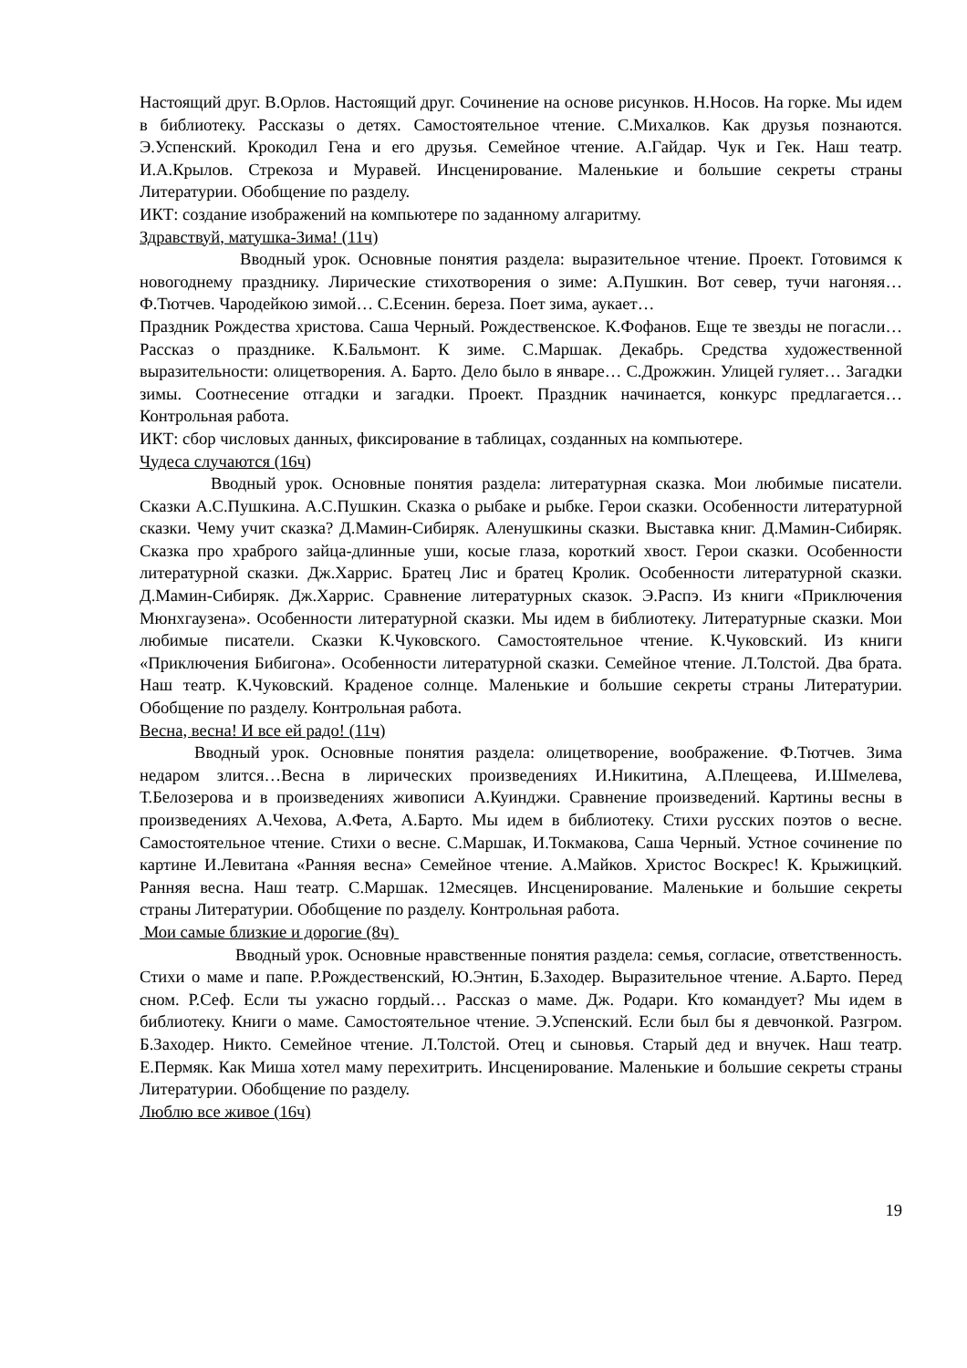Настоящий друг. В.Орлов. Настоящий друг. Сочинение на основе рисунков. Н.Носов. На горке. Мы идем в библиотеку. Рассказы о детях. Самостоятельное чтение. С.Михалков. Как друзья познаются. Э.Успенский. Крокодил Гена и его друзья. Семейное чтение. А.Гайдар. Чук и Гек. Наш театр. И.А.Крылов. Стрекоза и Муравей. Инсценирование. Маленькие и большие секреты страны Литературии. Обобщение по разделу.
ИКТ: создание изображений на компьютере по заданному алгаритму.
Здравствуй, матушка-Зима! (11ч)
Вводный урок. Основные понятия раздела: выразительное чтение. Проект. Готовимся к новогоднему празднику. Лирические стихотворения о зиме: А.Пушкин. Вот север, тучи нагоняя… Ф.Тютчев. Чародейкою зимой… С.Есенин. береза. Поет зима, аукает…
Праздник Рождества христова. Саша Черный. Рождественское. К.Фофанов. Еще те звезды не погасли… Рассказ о празднике. К.Бальмонт. К зиме. С.Маршак. Декабрь. Средства художественной выразительности: олицетворения. А. Барто. Дело было в январе… С.Дрожжин. Улицей гуляет… Загадки зимы. Соотнесение отгадки и загадки. Проект. Праздник начинается, конкурс предлагается… Контрольная работа.
ИКТ: сбор числовых данных, фиксирование в таблицах, созданных на компьютере.
Чудеса случаются (16ч)
Вводный урок. Основные понятия раздела: литературная сказка. Мои любимые писатели. Сказки А.С.Пушкина. А.С.Пушкин. Сказка о рыбаке и рыбке. Герои сказки. Особенности литературной сказки. Чему учит сказка? Д.Мамин-Сибиряк. Аленушкины сказки. Выставка книг. Д.Мамин-Сибиряк. Сказка про храброго зайца-длинные уши, косые глаза, короткий хвост. Герои сказки. Особенности литературной сказки. Дж.Харрис. Братец Лис и братец Кролик. Особенности литературной сказки. Д.Мамин-Сибиряк. Дж.Харрис. Сравнение литературных сказок. Э.Распэ. Из книги «Приключения Мюнхгаузена». Особенности литературной сказки. Мы идем в библиотеку. Литературные сказки. Мои любимые писатели. Сказки К.Чуковского. Самостоятельное чтение. К.Чуковский. Из книги «Приключения Бибигона». Особенности литературной сказки. Семейное чтение. Л.Толстой. Два брата. Наш театр. К.Чуковский. Краденое солнце. Маленькие и большие секреты страны Литературии. Обобщение по разделу. Контрольная работа.
Весна, весна! И все ей радо! (11ч)
Вводный урок. Основные понятия раздела: олицетворение, воображение. Ф.Тютчев. Зима недаром злится…Весна в лирических произведениях И.Никитина, А.Плещеева, И.Шмелева, Т.Белозерова и в произведениях живописи А.Куинджи. Сравнение произведений. Картины весны в произведениях А.Чехова, А.Фета, А.Барто. Мы идем в библиотеку. Стихи русских поэтов о весне. Самостоятельное чтение. Стихи о весне. С.Маршак, И.Токмакова, Саша Черный. Устное сочинение по картине И.Левитана «Ранняя весна» Семейное чтение. А.Майков. Христос Воскрес! К. Крыжицкий. Ранняя весна. Наш театр. С.Маршак. 12месяцев. Инсценирование. Маленькие и большие секреты страны Литературии. Обобщение по разделу. Контрольная работа.
Мои самые близкие и дорогие (8ч)
Вводный урок. Основные нравственные понятия раздела: семья, согласие, ответственность. Стихи о маме и папе. Р.Рождественский, Ю.Энтин, Б.Заходер. Выразительное чтение. А.Барто. Перед сном. Р.Сеф. Если ты ужасно гордый… Рассказ о маме. Дж. Родари. Кто командует? Мы идем в библиотеку. Книги о маме. Самостоятельное чтение. Э.Успенский. Если был бы я девчонкой. Разгром. Б.Заходер. Никто. Семейное чтение. Л.Толстой. Отец и сыновья. Старый дед и внучек. Наш театр. Е.Пермяк. Как Миша хотел маму перехитрить. Инсценирование. Маленькие и большие секреты страны Литературии. Обобщение по разделу.
Люблю все живое (16ч)
19